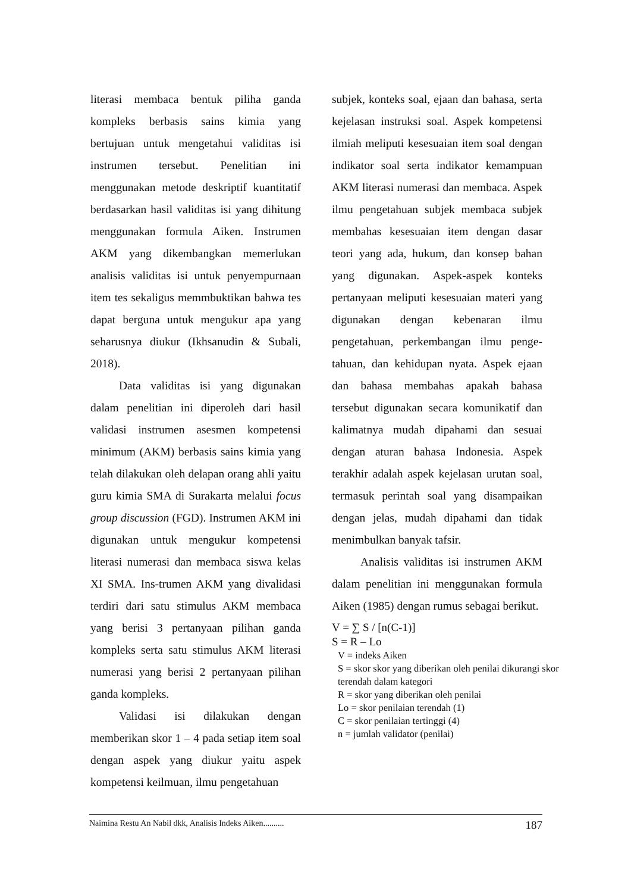literasi membaca bentuk piliha ganda kompleks berbasis sains kimia yang bertujuan untuk mengetahui validitas isi instrumen tersebut. Penelitian ini menggunakan metode deskriptif kuantitatif berdasarkan hasil validitas isi yang dihitung menggunakan formula Aiken. Instrumen AKM yang dikembangkan memerlukan analisis validitas isi untuk penyempurnaan item tes sekaligus memmbuktikan bahwa tes dapat berguna untuk mengukur apa yang seharusnya diukur (Ikhsanudin & Subali, 2018).
Data validitas isi yang digunakan dalam penelitian ini diperoleh dari hasil validasi instrumen asesmen kompetensi minimum (AKM) berbasis sains kimia yang telah dilakukan oleh delapan orang ahli yaitu guru kimia SMA di Surakarta melalui focus group discussion (FGD). Instrumen AKM ini digunakan untuk mengukur kompetensi literasi numerasi dan membaca siswa kelas XI SMA. Ins-trumen AKM yang divalidasi terdiri dari satu stimulus AKM membaca yang berisi 3 pertanyaan pilihan ganda kompleks serta satu stimulus AKM literasi numerasi yang berisi 2 pertanyaan pilihan ganda kompleks.
Validasi isi dilakukan dengan memberikan skor 1 – 4 pada setiap item soal dengan aspek yang diukur yaitu aspek kompetensi keilmuan, ilmu pengetahuan
subjek, konteks soal, ejaan dan bahasa, serta kejelasan instruksi soal. Aspek kompetensi ilmiah meliputi kesesuaian item soal dengan indikator soal serta indikator kemampuan AKM literasi numerasi dan membaca. Aspek ilmu pengetahuan subjek membaca subjek membahas kesesuaian item dengan dasar teori yang ada, hukum, dan konsep bahan yang digunakan. Aspek-aspek konteks pertanyaan meliputi kesesuaian materi yang digunakan dengan kebenaran ilmu pengetahuan, perkembangan ilmu penge-tahuan, dan kehidupan nyata. Aspek ejaan dan bahasa membahas apakah bahasa tersebut digunakan secara komunikatif dan kalimatnya mudah dipahami dan sesuai dengan aturan bahasa Indonesia. Aspek terakhir adalah aspek kejelasan urutan soal, termasuk perintah soal yang disampaikan dengan jelas, mudah dipahami dan tidak menimbulkan banyak tafsir.
Analisis validitas isi instrumen AKM dalam penelitian ini menggunakan formula Aiken (1985) dengan rumus sebagai berikut.
V = ∑ S / [n(C-1)]
S = R – Lo
V = indeks Aiken
S = skor skor yang diberikan oleh penilai dikurangi skor terendah dalam kategori
R = skor yang diberikan oleh penilai
Lo = skor penilaian terendah (1)
C = skor penilaian tertinggi (4)
n = jumlah validator (penilai)
Naimina Restu An Nabil dkk, Analisis Indeks Aiken.......... 187